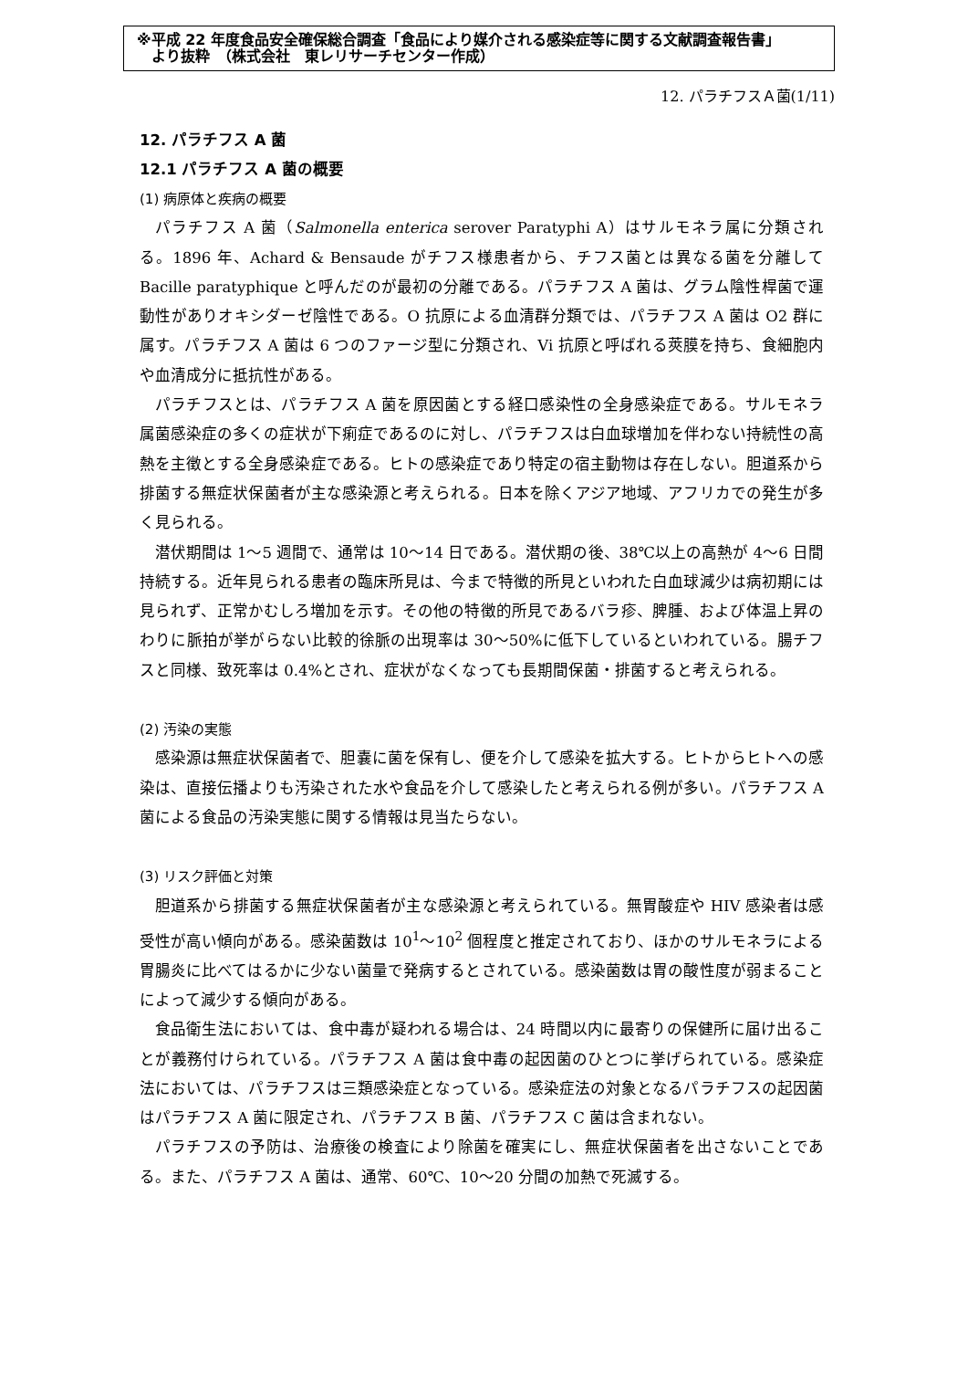※平成 22 年度食品安全確保総合調査「食品により媒介される感染症等に関する文献調査報告書」
　より抜粋　（株式会社　東レリサーチセンター作成）
12. パラチフスＡ菌(1/11)
12. パラチフス A 菌
12.1 パラチフス A 菌の概要
(1) 病原体と疾病の概要
パラチフス A 菌（Salmonella enterica serover Paratyphi A）はサルモネラ属に分類される。1896 年、Achard & Bensaude がチフス様患者から、チフス菌とは異なる菌を分離して Bacille paratyphique と呼んだのが最初の分離である。パラチフス A 菌は、グラム陰性桿菌で運動性がありオキシダーゼ陰性である。O 抗原による血清群分類では、パラチフス A 菌は O2 群に属す。パラチフス A 菌は 6 つのファージ型に分類され、Vi 抗原と呼ばれる莢膜を持ち、食細胞内や血清成分に抵抗性がある。
パラチフスとは、パラチフス A 菌を原因菌とする経口感染性の全身感染症である。サルモネラ属菌感染症の多くの症状が下痢症であるのに対し、パラチフスは白血球増加を伴わない持続性の高熱を主徴とする全身感染症である。ヒトの感染症であり特定の宿主動物は存在しない。胆道系から排菌する無症状保菌者が主な感染源と考えられる。日本を除くアジア地域、アフリカでの発生が多く見られる。
潜伏期間は 1～5 週間で、通常は 10～14 日である。潜伏期の後、38℃以上の高熱が 4～6 日間持続する。近年見られる患者の臨床所見は、今まで特徴的所見といわれた白血球減少は病初期には見られず、正常かむしろ増加を示す。その他の特徴的所見であるバラ疹、脾腫、および体温上昇のわりに脈拍が挙がらない比較的徐脈の出現率は 30～50%に低下しているといわれている。腸チフスと同様、致死率は 0.4%とされ、症状がなくなっても長期間保菌・排菌すると考えられる。
(2) 汚染の実態
感染源は無症状保菌者で、胆嚢に菌を保有し、便を介して感染を拡大する。ヒトからヒトへの感染は、直接伝播よりも汚染された水や食品を介して感染したと考えられる例が多い。パラチフス A 菌による食品の汚染実態に関する情報は見当たらない。
(3) リスク評価と対策
胆道系から排菌する無症状保菌者が主な感染源と考えられている。無胃酸症や HIV 感染者は感受性が高い傾向がある。感染菌数は 10<sup>1</sup>～10<sup>2</sup> 個程度と推定されており、ほかのサルモネラによる胃腸炎に比べてはるかに少ない菌量で発病するとされている。感染菌数は胃の酸性度が弱まることによって減少する傾向がある。
食品衛生法においては、食中毒が疑われる場合は、24 時間以内に最寄りの保健所に届け出ることが義務付けられている。パラチフス A 菌は食中毒の起因菌のひとつに挙げられている。感染症法においては、パラチフスは三類感染症となっている。感染症法の対象となるパラチフスの起因菌はパラチフス A 菌に限定され、パラチフス B 菌、パラチフス C 菌は含まれない。
パラチフスの予防は、治療後の検査により除菌を確実にし、無症状保菌者を出さないことである。また、パラチフス A 菌は、通常、60℃、10～20 分間の加熱で死滅する。